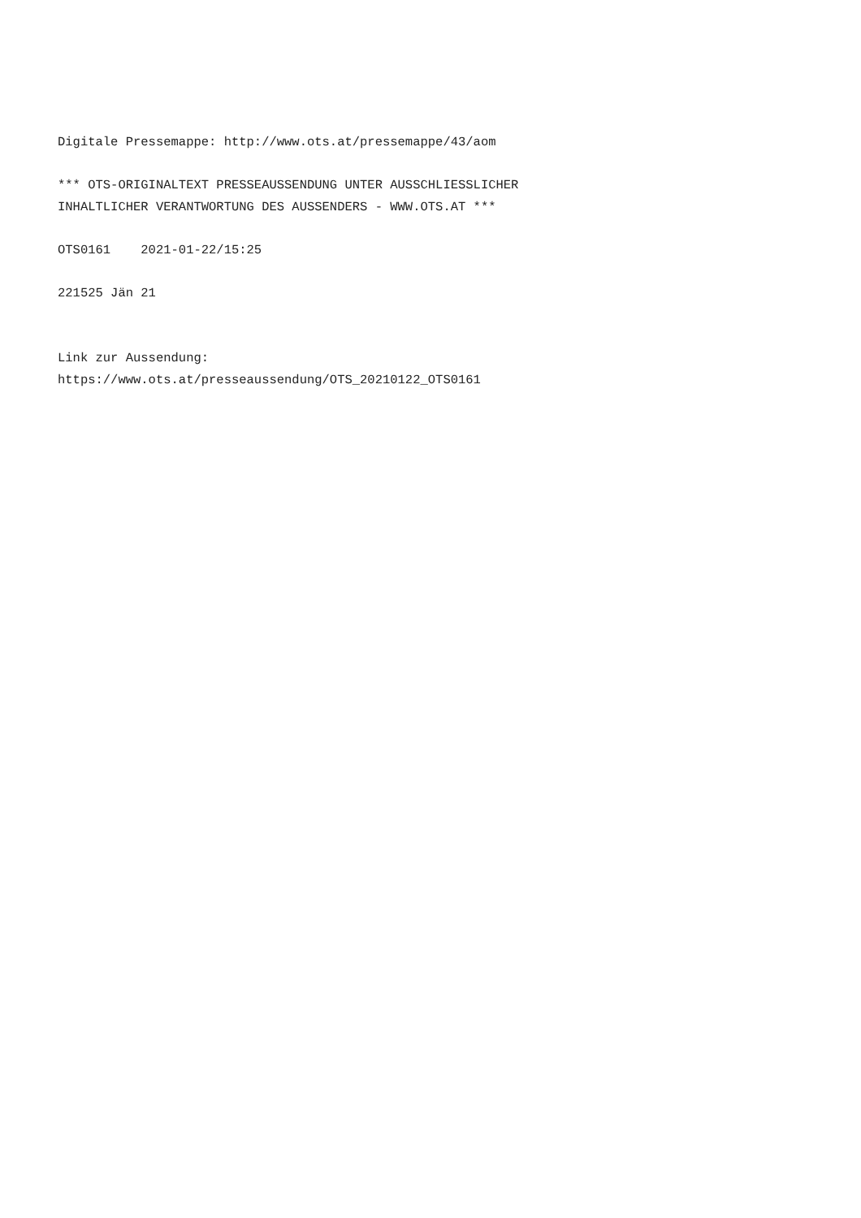Digitale Pressemappe: http://www.ots.at/pressemappe/43/aom
*** OTS-ORIGINALTEXT PRESSEAUSSENDUNG UNTER AUSSCHLIESSLICHER INHALTLICHER VERANTWORTUNG DES AUSSENDERS - WWW.OTS.AT ***
OTS0161 2021-01-22/15:25
221525 Jän 21
Link zur Aussendung: https://www.ots.at/presseaussendung/OTS_20210122_OTS0161